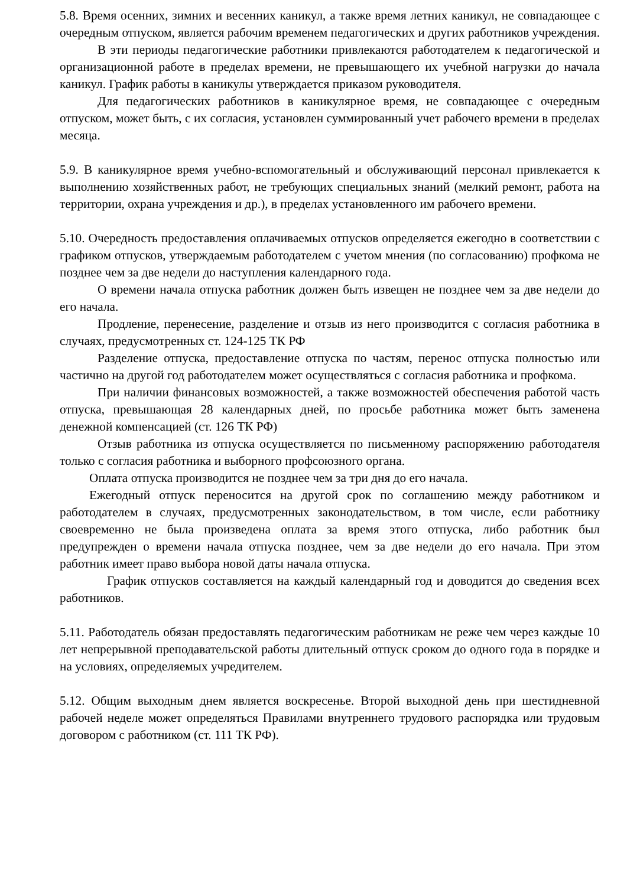5.8. Время осенних, зимних и весенних каникул, а также время летних каникул, не совпадающее с очередным отпуском, является рабочим временем педагогических и других работников учреждения.
В эти периоды педагогические работники привлекаются работодателем к педагогической и организационной работе в пределах времени, не превышающего их учебной нагрузки до начала каникул. График работы в каникулы утверждается приказом руководителя.
Для педагогических работников в каникулярное время, не совпадающее с очередным отпуском, может быть, с их согласия, установлен суммированный учет рабочего времени в пределах месяца.
5.9. В каникулярное время учебно-вспомогательный и обслуживающий персонал привлекается к выполнению хозяйственных работ, не требующих специальных знаний (мелкий ремонт, работа на территории, охрана учреждения и др.), в пределах установленного им рабочего времени.
5.10. Очередность предоставления оплачиваемых отпусков определяется ежегодно в соответствии с графиком отпусков, утверждаемым работодателем с учетом мнения (по согласованию) профкома не позднее чем за две недели до наступления календарного года.
О времени начала отпуска работник должен быть извещен не позднее чем за две недели до его начала.
Продление, перенесение, разделение и отзыв из него производится с согласия работника в случаях, предусмотренных ст. 124-125 ТК РФ
Разделение отпуска, предоставление отпуска по частям, перенос отпуска полностью или частично на другой год работодателем может осуществляться с согласия работника и профкома.
При наличии финансовых возможностей, а также возможностей обеспечения работой часть отпуска, превышающая 28 календарных дней, по просьбе работника может быть заменена денежной компенсацией (ст. 126 ТК РФ)
Отзыв работника из отпуска осуществляется по письменному распоряжению работодателя только с согласия работника и выборного профсоюзного органа.
Оплата отпуска производится не позднее чем за три дня до его начала.
Ежегодный отпуск переносится на другой срок по соглашению между работником и работодателем в случаях, предусмотренных законодательством, в том числе, если работнику своевременно не была произведена оплата за время этого отпуска, либо работник был предупрежден о времени начала отпуска позднее, чем за две недели до его начала. При этом работник имеет право выбора новой даты начала отпуска.
График отпусков составляется на каждый календарный год и доводится до сведения всех работников.
5.11. Работодатель обязан предоставлять педагогическим работникам не реже чем через каждые 10 лет непрерывной преподавательской работы длительный отпуск сроком до одного года в порядке и на условиях, определяемых учредителем.
5.12. Общим выходным днем является воскресенье. Второй выходной день при шестидневной рабочей неделе может определяться Правилами внутреннего трудового распорядка или трудовым договором с работником (ст. 111 ТК РФ).